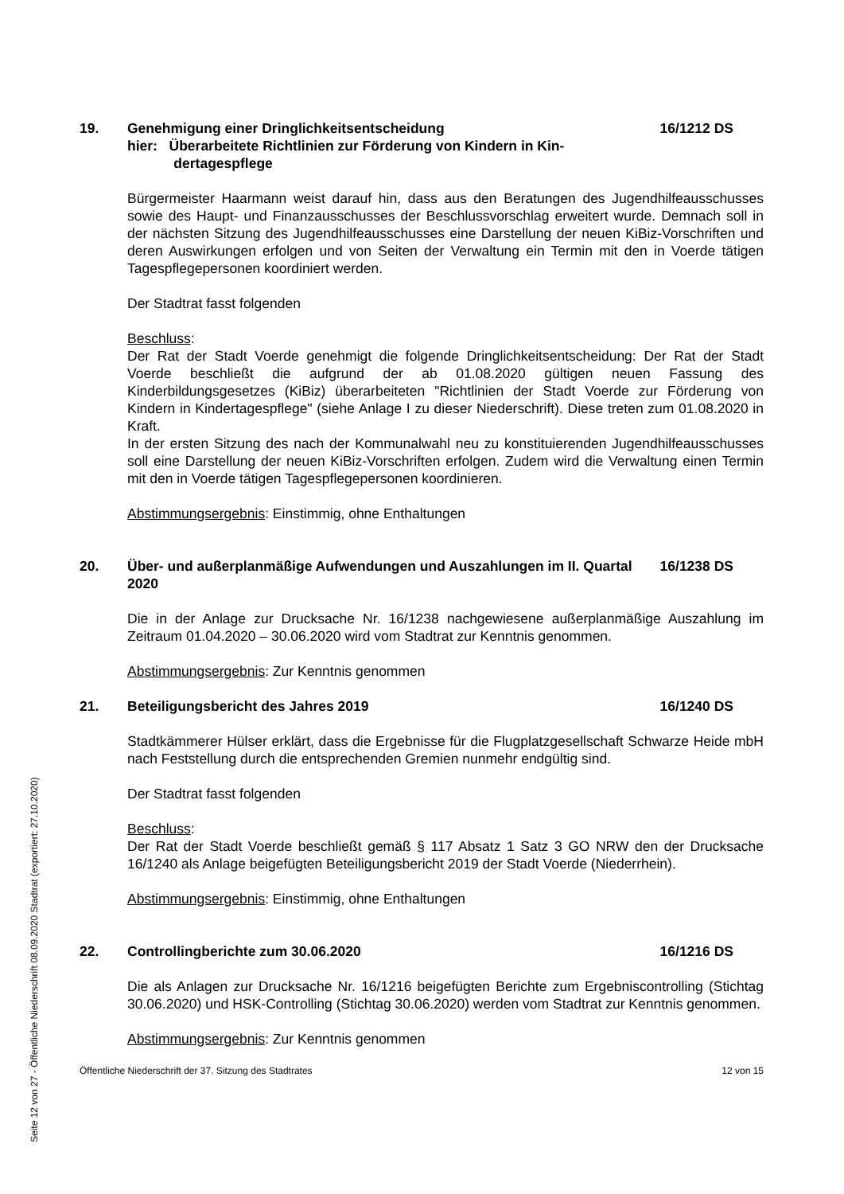Seite 12 von 27 - Öffentliche Niederschrift 08.09.2020 Stadtrat (exportiert: 27.10.2020)
19. Genehmigung einer Dringlichkeitsentscheidung
hier: Überarbeitete Richtlinien zur Förderung von Kindern in Kin-
dertagespflege 16/1212 DS
Bürgermeister Haarmann weist darauf hin, dass aus den Beratungen des Jugendhilfeausschusses sowie des Haupt- und Finanzausschusses der Beschlussvorschlag erweitert wurde. Demnach soll in der nächsten Sitzung des Jugendhilfeausschusses eine Darstellung der neuen KiBiz-Vorschriften und deren Auswirkungen erfolgen und von Seiten der Verwaltung ein Termin mit den in Voerde tätigen Tagespflegepersonen koordiniert werden.
Der Stadtrat fasst folgenden
Beschluss:
Der Rat der Stadt Voerde genehmigt die folgende Dringlichkeitsentscheidung: Der Rat der Stadt Voerde beschließt die aufgrund der ab 01.08.2020 gültigen neuen Fassung des Kinderbildungsgesetzes (KiBiz) überarbeiteten "Richtlinien der Stadt Voerde zur Förderung von Kindern in Kindertagespflege" (siehe Anlage I zu dieser Niederschrift). Diese treten zum 01.08.2020 in Kraft.
In der ersten Sitzung des nach der Kommunalwahl neu zu konstituierenden Jugendhilfeausschusses soll eine Darstellung der neuen KiBiz-Vorschriften erfolgen. Zudem wird die Verwaltung einen Termin mit den in Voerde tätigen Tagespflegepersonen koordinieren.
Abstimmungsergebnis: Einstimmig, ohne Enthaltungen
20. Über- und außerplanmäßige Aufwendungen und Auszahlungen im II. Quartal 2020 16/1238 DS
Die in der Anlage zur Drucksache Nr. 16/1238 nachgewiesene außerplanmäßige Auszahlung im Zeitraum 01.04.2020 – 30.06.2020 wird vom Stadtrat zur Kenntnis genommen.
Abstimmungsergebnis: Zur Kenntnis genommen
21. Beteiligungsbericht des Jahres 2019 16/1240 DS
Stadtkämmerer Hülser erklärt, dass die Ergebnisse für die Flugplatzgesellschaft Schwarze Heide mbH nach Feststellung durch die entsprechenden Gremien nunmehr endgültig sind.
Der Stadtrat fasst folgenden
Beschluss:
Der Rat der Stadt Voerde beschließt gemäß § 117 Absatz 1 Satz 3 GO NRW den der Drucksache 16/1240 als Anlage beigefügten Beteiligungsbericht 2019 der Stadt Voerde (Niederrhein).
Abstimmungsergebnis: Einstimmig, ohne Enthaltungen
22. Controllingberichte zum 30.06.2020 16/1216 DS
Die als Anlagen zur Drucksache Nr. 16/1216 beigefügten Berichte zum Ergebniscontrolling (Stichtag 30.06.2020) und HSK-Controlling (Stichtag 30.06.2020) werden vom Stadtrat zur Kenntnis genommen.
Abstimmungsergebnis: Zur Kenntnis genommen
Öffentliche Niederschrift der 37. Sitzung des Stadtrates 12 von 15